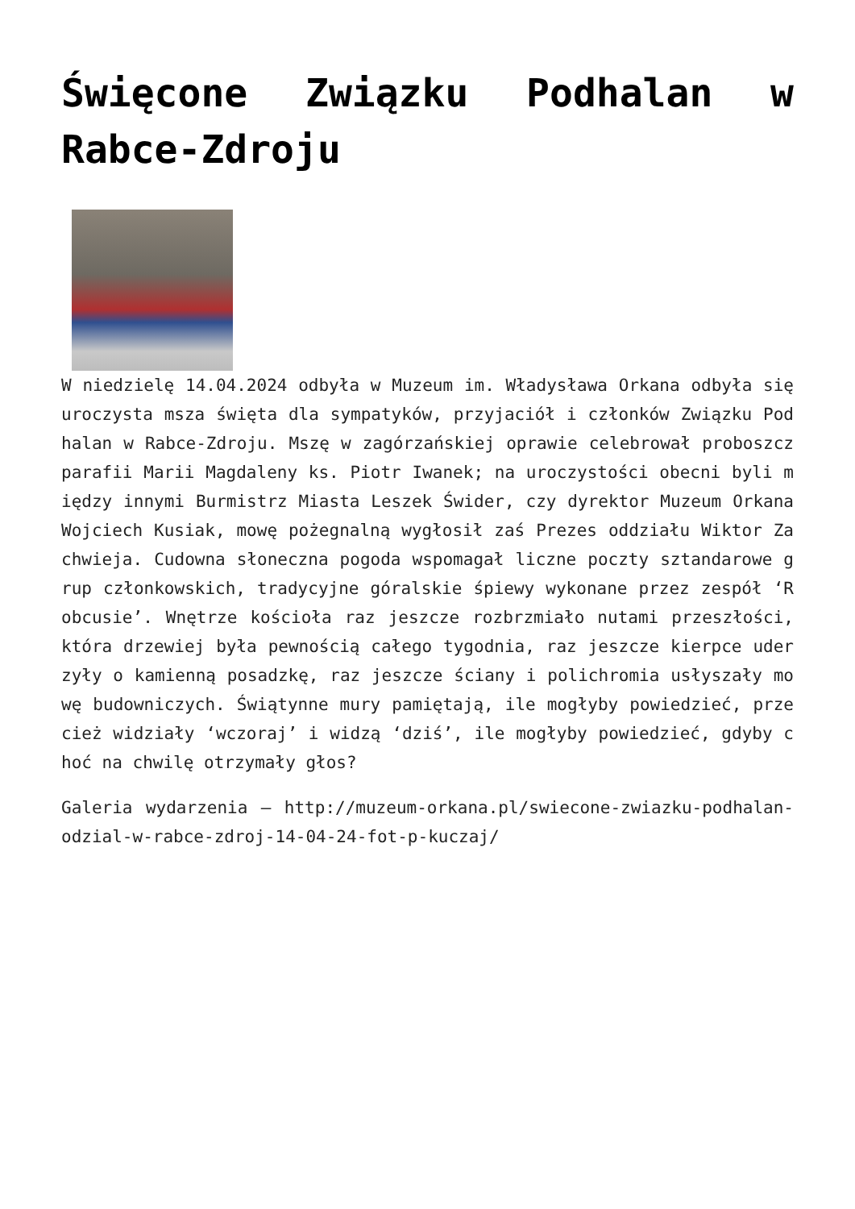Święcone Związku Podhalan w Rabce-Zdroju
W niedzielę 14.04.2024 odbyła w Muzeum im. Władysława Orkana odbyła się uroczysta msza święta dla sympatyków, przyjaciół i członków Związku Podhalan w Rabce-Zdroju. Mszę w zagórzańskiej oprawie celebrował proboszcz parafii Marii Magdaleny ks. Piotr Iwanek; na uroczystości obecni byli między innymi Burmistrz Miasta Leszek Świder, czy dyrektor Muzeum Orkana Wojciech Kusiak, mowę pożegnalną wygłosił zaś Prezes oddziału Wiktor Zachwieja. Cudowna słoneczna pogoda wspomagał liczne poczty sztandarowe grup członkowskich, tradycyjne góralskie śpiewy wykonane przez zespół ‘Robcusie’. Wnętrze kościoła raz jeszcze rozbrzmiało nutami przeszłości, która drzewiej była pewnością całego tygodnia, raz jeszcze kierpce uderzyły o kamienną posadzkę, raz jeszcze ściany i polichromia usłyszały mowę budowniczych. Świątynne mury pamiętają, ile mogłyby powiedzieć, przecież widziały ‘wczoraj’ i widzą ‘dziś’, ile mogłyby powiedzieć, gdyby choć na chwilę otrzymały głos?
Galeria wydarzenia – http://muzeum-orkana.pl/swiecone-zwiazku-podhalan-odzial-w-rabce-zdroj-14-04-24-fot-p-kuczaj/